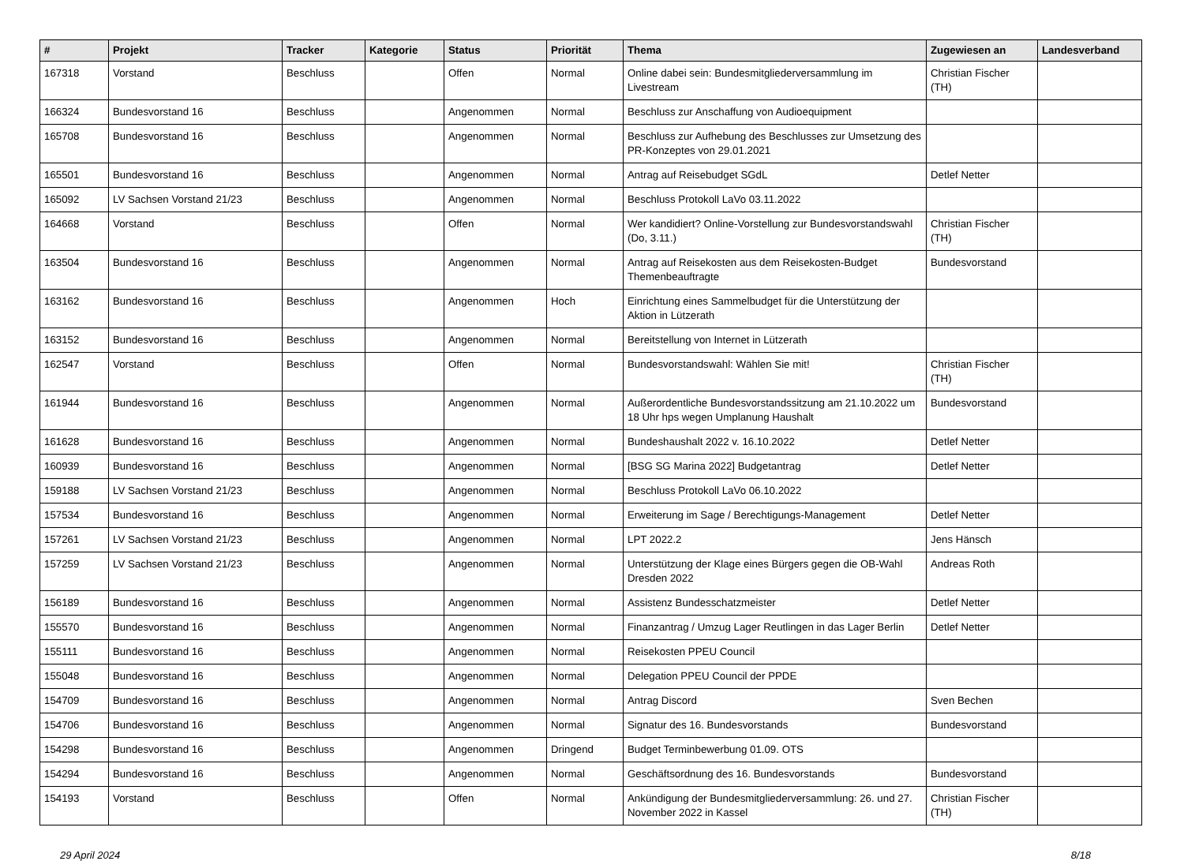| # | Projekt | Tracker | Kategorie | Status | Priorität | Thema | Zugewiesen an | Landesverband |
| --- | --- | --- | --- | --- | --- | --- | --- | --- |
| 167318 | Vorstand | Beschluss | | Offen | Normal | Online dabei sein: Bundesmitgliederversammlung im Livestream | Christian Fischer (TH) | |
| 166324 | Bundesvorstand 16 | Beschluss | | Angenommen | Normal | Beschluss zur Anschaffung von Audioequipment | | |
| 165708 | Bundesvorstand 16 | Beschluss | | Angenommen | Normal | Beschluss zur Aufhebung des Beschlusses zur Umsetzung des PR-Konzeptes von 29.01.2021 | | |
| 165501 | Bundesvorstand 16 | Beschluss | | Angenommen | Normal | Antrag auf Reisebudget SGdL | Detlef Netter | |
| 165092 | LV Sachsen Vorstand 21/23 | Beschluss | | Angenommen | Normal | Beschluss Protokoll LaVo 03.11.2022 | | |
| 164668 | Vorstand | Beschluss | | Offen | Normal | Wer kandidiert? Online-Vorstellung zur Bundesvorstandswahl (Do, 3.11.) | Christian Fischer (TH) | |
| 163504 | Bundesvorstand 16 | Beschluss | | Angenommen | Normal | Antrag auf Reisekosten aus dem Reisekosten-Budget Themenbeauftragte | Bundesvorstand | |
| 163162 | Bundesvorstand 16 | Beschluss | | Angenommen | Hoch | Einrichtung eines Sammelbudget für die Unterstützung der Aktion in Lützerath | | |
| 163152 | Bundesvorstand 16 | Beschluss | | Angenommen | Normal | Bereitstellung von Internet in Lützerath | | |
| 162547 | Vorstand | Beschluss | | Offen | Normal | Bundesvorstandswahl: Wählen Sie mit! | Christian Fischer (TH) | |
| 161944 | Bundesvorstand 16 | Beschluss | | Angenommen | Normal | Außerordentliche Bundesvorstandssitzung am 21.10.2022 um 18 Uhr hps wegen Umplanung Haushalt | Bundesvorstand | |
| 161628 | Bundesvorstand 16 | Beschluss | | Angenommen | Normal | Bundeshaushalt 2022 v. 16.10.2022 | Detlef Netter | |
| 160939 | Bundesvorstand 16 | Beschluss | | Angenommen | Normal | [BSG SG Marina 2022] Budgetantrag | Detlef Netter | |
| 159188 | LV Sachsen Vorstand 21/23 | Beschluss | | Angenommen | Normal | Beschluss Protokoll LaVo 06.10.2022 | | |
| 157534 | Bundesvorstand 16 | Beschluss | | Angenommen | Normal | Erweiterung im Sage / Berechtigungs-Management | Detlef Netter | |
| 157261 | LV Sachsen Vorstand 21/23 | Beschluss | | Angenommen | Normal | LPT 2022.2 | Jens Hänsch | |
| 157259 | LV Sachsen Vorstand 21/23 | Beschluss | | Angenommen | Normal | Unterstützung der Klage eines Bürgers gegen die OB-Wahl Dresden 2022 | Andreas Roth | |
| 156189 | Bundesvorstand 16 | Beschluss | | Angenommen | Normal | Assistenz Bundesschatzmeister | Detlef Netter | |
| 155570 | Bundesvorstand 16 | Beschluss | | Angenommen | Normal | Finanzantrag / Umzug Lager Reutlingen in das Lager Berlin | Detlef Netter | |
| 155111 | Bundesvorstand 16 | Beschluss | | Angenommen | Normal | Reisekosten PPEU Council | | |
| 155048 | Bundesvorstand 16 | Beschluss | | Angenommen | Normal | Delegation PPEU Council der PPDE | | |
| 154709 | Bundesvorstand 16 | Beschluss | | Angenommen | Normal | Antrag Discord | Sven Bechen | |
| 154706 | Bundesvorstand 16 | Beschluss | | Angenommen | Normal | Signatur des 16. Bundesvorstands | Bundesvorstand | |
| 154298 | Bundesvorstand 16 | Beschluss | | Angenommen | Dringend | Budget Terminbewerbung 01.09. OTS | | |
| 154294 | Bundesvorstand 16 | Beschluss | | Angenommen | Normal | Geschäftsordnung des 16. Bundesvorstands | Bundesvorstand | |
| 154193 | Vorstand | Beschluss | | Offen | Normal | Ankündigung der Bundesmitgliederversammlung: 26. und 27. November 2022 in Kassel | Christian Fischer (TH) | |
29 April 2024 8/18